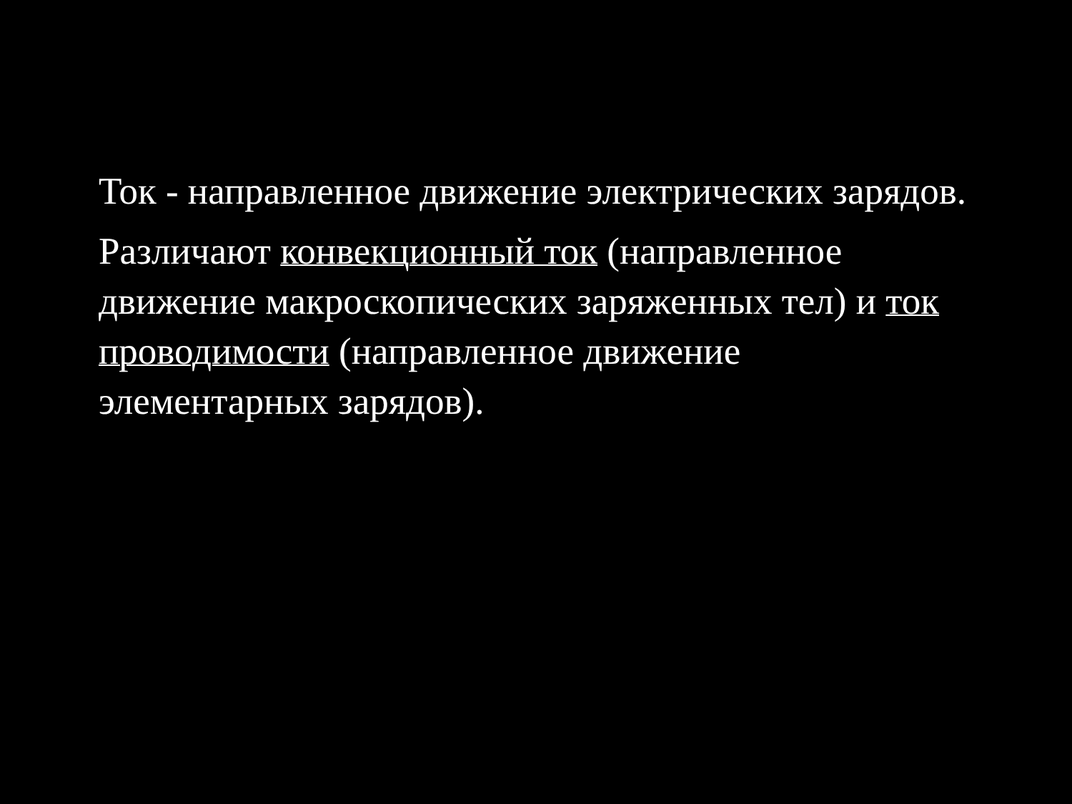Ток - направленное движение электрических зарядов.
Различают конвекционный ток (направленное движение макроскопических заряженных тел) и ток проводимости (направленное движение элементарных зарядов).